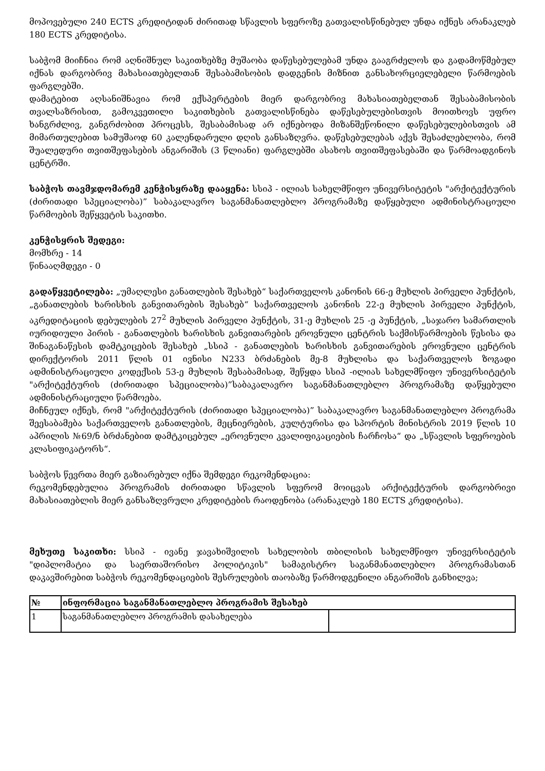მოპოვებული 240 ECTS კრედიტიდან ძირითად სწავლის სფეროზე გათვალისწინებულ უნდა იქნეს არანაკლებ 180 ECTS კრედიტისა.
საბჭომ მიიჩნია რომ აღნიშნულ საკითხებზე მუშაობა დაწესებულებამ უნდა გააგრძელოს და გადამოწმებულ იქნას დარგობრივ მახასიათებელთან შესაბამისობის დადგენის მიზნით განსახორციელებელი წარმოების ფარგლებში.
დამატებით აღსანიშნავია რომ ექსპერტების მიერ დარგობრივ მახასიათებელთან შესაბამისობის თვალსაზრისით, გამოკვეთილი საკითხების გათვალისწინება დაწესებულებისთვის მოითხოვს უფრო ხანგრძლივ, განგრძობით პროცესს, შესაბამისად არ იქნებოდა მიზანშეწონილი დაწესებულებისთვის ამ მიმართულებით სამუშაოდ 60 კალენდარული დღის განსაზღვრა. დაწესებულებას აქვს შესაძლებლობა, რომ შუალედური თვითშეფასების ანგარიშის (3 წლიანი) ფარგლებში ასახოს თვითშეფასებაში და წარმოადგინოს ცენტრში.
საბჭოს თავმჯდომარემ კენჭისყრაზე დააყენა: სსიპ - ილიას სახელმწიფო უნივერსიტეტის "არქიტექტურის (ძირითადი სპეციალობა)” საბაკალავრო საგანმანათლებლო პროგრამაზე დაწყებული ადმინისტრაციული წარმოების შეწყვეტის საკითხი.
კენჭისყრის შედეგი:
მომხრე - 14
წინააღმდეგი - 0
გადაწყვეტილება: „უმაღლესი განათლების შესახებ“ საქართველოს კანონის 66-ე მუხლის პირველი პუნქტის, „განათლების ხარისხის განვითარების შესახებ“ საქართველოს კანონის 22-ე მუხლის პირველი პუნქტის, აკრედიტაციის დებულების 27<sup>2</sup> მუხლის პირველი პუნქტის, 31-ე მუხლის 25 -ე პუნქტის, „საჯარო სამართლის იურიდიული პირის - განათლების ხარისხის განვითარების ეროვნული ცენტრის საქმისწარმოების წესისა და შინაგანაწესის დამტკიცების შესახებ „სსიპ - განათლების ხარისხის განვითარების ეროვნული ცენტრის დირექტორის 2011 წლის 01 ივნისი N233 ბრძანების მე-8 მუხლისა და საქართველოს ზოგადი ადმინისტრაციული კოდექსის 53-ე მუხლის შესაბამისად, შეწყდა სსიპ -ილიას სახელმწიფო უნივერსიტეტის "არქიტექტურის (ძირითადი სპეციალობა)”საბაკალავრო საგანმანათლებლო პროგრამაზე დაწყებული ადმინისტრაციული წარმოება.
მიჩნეულ იქნეს, რომ "არქიტექტურის (ძირითადი სპეციალობა)” საბაკალავრო საგანმანათლებლო პროგრამა შეესაბამება საქართველოს განათლების, მეცნიერების, კულტურისა და სპორტის მინისტრის 2019 წლის 10 აპრილის №69/ნ ბრძანებით დამტკიცებულ „ეროვნული კვალიფიკაციების ჩარჩოსა“ და „სწავლის სფეროების კლასიფიკატორს“.
საბჭოს წევრთა მიერ გაზიარებულ იქნა შემდეგი რეკომენდაცია:
რეკომენდებულია პროგრამის ძირითადი სწავლის სფერომ მოიცვას არქიტექტურის დარგობრივი მახასიათებლის მიერ განსაზღვრული კრედიტების რაოდენობა (არანაკლებ 180 ECTS კრედიტისა).
მეხუთე საკითხი: სსიპ - ივანე ჯავახიშვილის სახელობის თბილისის სახელმწიფო უნივერსიტეტის "დიპლომატია და საერთაშორისო პოლიტიკის" სამაგისტრო საგანმანათლებლო პროგრამასთან დაკავშირებით საბჭოს რეკომენდაციების შესრულების თაობაზე წარმოდგენილი ანგარიშის განხილვა;
| № | ინფორმაცია საგანმანათლებლო პროგრამის შესახებ | |
| --- | --- | --- |
| 1 | საგანმანათლებლო პროგრამის დასახელება | |